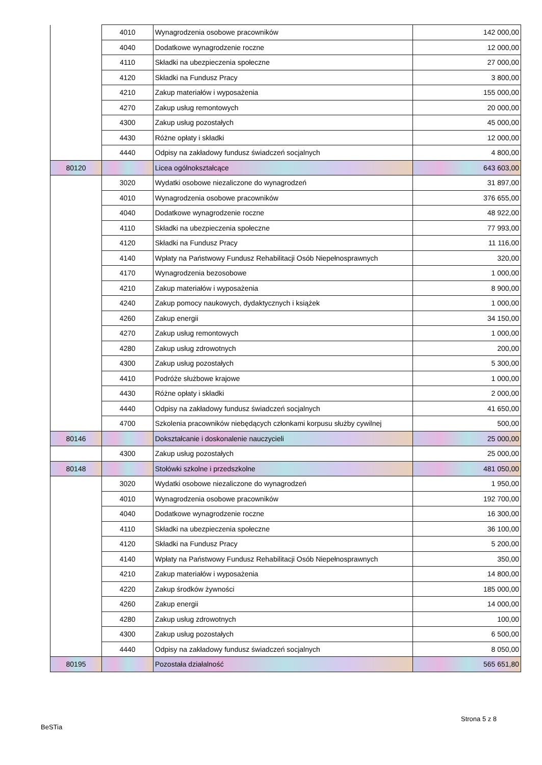| | 4010 | Wynagrodzenia osobowe pracowników | 142 000,00 |
| | 4040 | Dodatkowe wynagrodzenie roczne | 12 000,00 |
| | 4110 | Składki na ubezpieczenia społeczne | 27 000,00 |
| | 4120 | Składki na Fundusz Pracy | 3 800,00 |
| | 4210 | Zakup materiałów i wyposażenia | 155 000,00 |
| | 4270 | Zakup usług remontowych | 20 000,00 |
| | 4300 | Zakup usług pozostałych | 45 000,00 |
| | 4430 | Różne opłaty i składki | 12 000,00 |
| | 4440 | Odpisy na zakładowy fundusz świadczeń socjalnych | 4 800,00 |
| 80120 | | Licea ogólnokształcące | 643 603,00 |
| | 3020 | Wydatki osobowe niezaliczone do wynagrodzeń | 31 897,00 |
| | 4010 | Wynagrodzenia osobowe pracowników | 376 655,00 |
| | 4040 | Dodatkowe wynagrodzenie roczne | 48 922,00 |
| | 4110 | Składki na ubezpieczenia społeczne | 77 993,00 |
| | 4120 | Składki na Fundusz Pracy | 11 116,00 |
| | 4140 | Wpłaty na Państwowy Fundusz Rehabilitacji Osób Niepełnosprawnych | 320,00 |
| | 4170 | Wynagrodzenia bezosobowe | 1 000,00 |
| | 4210 | Zakup materiałów i wyposażenia | 8 900,00 |
| | 4240 | Zakup pomocy naukowych, dydaktycznych i książek | 1 000,00 |
| | 4260 | Zakup energii | 34 150,00 |
| | 4270 | Zakup usług remontowych | 1 000,00 |
| | 4280 | Zakup usług zdrowotnych | 200,00 |
| | 4300 | Zakup usług pozostałych | 5 300,00 |
| | 4410 | Podróże służbowe krajowe | 1 000,00 |
| | 4430 | Różne opłaty i składki | 2 000,00 |
| | 4440 | Odpisy na zakładowy fundusz świadczeń socjalnych | 41 650,00 |
| | 4700 | Szkolenia pracowników niebędących członkami korpusu służby cywilnej | 500,00 |
| 80146 | | Dokształcanie i doskonalenie nauczycieli | 25 000,00 |
| | 4300 | Zakup usług pozostałych | 25 000,00 |
| 80148 | | Stołówki szkolne i przedszkolne | 481 050,00 |
| | 3020 | Wydatki osobowe niezaliczone do wynagrodzeń | 1 950,00 |
| | 4010 | Wynagrodzenia osobowe pracowników | 192 700,00 |
| | 4040 | Dodatkowe wynagrodzenie roczne | 16 300,00 |
| | 4110 | Składki na ubezpieczenia społeczne | 36 100,00 |
| | 4120 | Składki na Fundusz Pracy | 5 200,00 |
| | 4140 | Wpłaty na Państwowy Fundusz Rehabilitacji Osób Niepełnosprawnych | 350,00 |
| | 4210 | Zakup materiałów i wyposażenia | 14 800,00 |
| | 4220 | Zakup środków żywności | 185 000,00 |
| | 4260 | Zakup energii | 14 000,00 |
| | 4280 | Zakup usług zdrowotnych | 100,00 |
| | 4300 | Zakup usług pozostałych | 6 500,00 |
| | 4440 | Odpisy na zakładowy fundusz świadczeń socjalnych | 8 050,00 |
| 80195 | | Pozostała działalność | 565 651,80 |
Strona 5 z 8
BeSTia